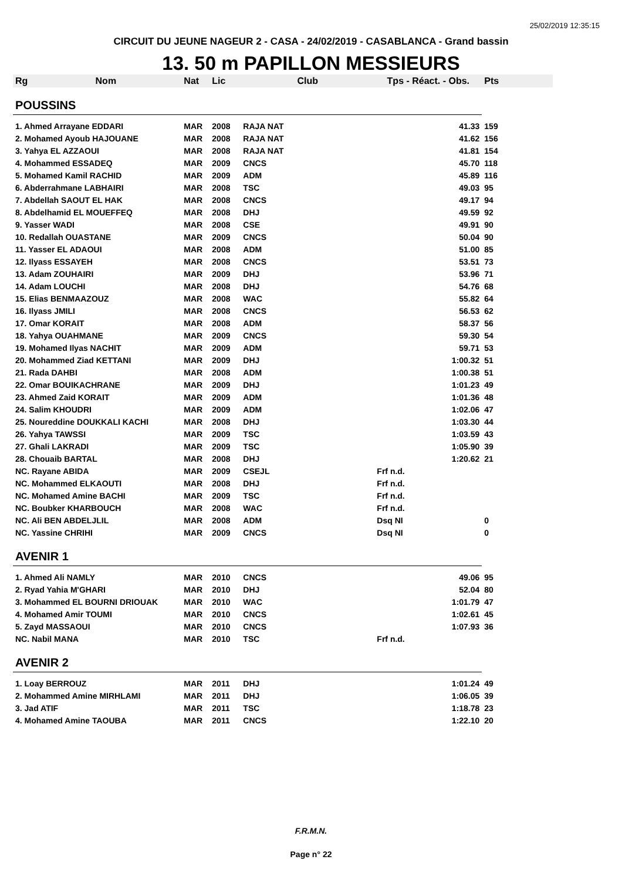25/02/2019 12:35:15
CIRCUIT DU JEUNE NAGEUR 2 - CASA - 24/02/2019 - CASABLANCA - Grand bassin
13. 50 m PAPILLON MESSIEURS
| Rg | Nom | Nat | Lic | Club | Tps - Réact. - Obs. | Pts |
| --- | --- | --- | --- | --- | --- | --- |
| POUSSINS | | | | | | |
| 1. Ahmed Arrayane EDDARI | | MAR | 2008 | RAJA NAT | 41.33 | 159 |
| 2. Mohamed Ayoub HAJOUANE | | MAR | 2008 | RAJA NAT | 41.62 | 156 |
| 3. Yahya EL AZZAOUI | | MAR | 2008 | RAJA NAT | 41.81 | 154 |
| 4. Mohammed ESSADEQ | | MAR | 2009 | CNCS | 45.70 | 118 |
| 5. Mohamed Kamil RACHID | | MAR | 2009 | ADM | 45.89 | 116 |
| 6. Abderrahmane LABHAIRI | | MAR | 2008 | TSC | 49.03 | 95 |
| 7. Abdellah SAOUT EL HAK | | MAR | 2008 | CNCS | 49.17 | 94 |
| 8. Abdelhamid EL MOUEFFEQ | | MAR | 2008 | DHJ | 49.59 | 92 |
| 9. Yasser WADI | | MAR | 2008 | CSE | 49.91 | 90 |
| 10. Redallah OUASTANE | | MAR | 2009 | CNCS | 50.04 | 90 |
| 11. Yasser EL ADAOUI | | MAR | 2008 | ADM | 51.00 | 85 |
| 12. Ilyass ESSAYEH | | MAR | 2008 | CNCS | 53.51 | 73 |
| 13. Adam ZOUHAIRI | | MAR | 2009 | DHJ | 53.96 | 71 |
| 14. Adam LOUCHI | | MAR | 2008 | DHJ | 54.76 | 68 |
| 15. Elias BENMAAZOUZ | | MAR | 2008 | WAC | 55.82 | 64 |
| 16. Ilyass JMILI | | MAR | 2008 | CNCS | 56.53 | 62 |
| 17. Omar KORAIT | | MAR | 2008 | ADM | 58.37 | 56 |
| 18. Yahya OUAHMANE | | MAR | 2009 | CNCS | 59.30 | 54 |
| 19. Mohamed Ilyas NACHIT | | MAR | 2009 | ADM | 59.71 | 53 |
| 20. Mohammed Ziad KETTANI | | MAR | 2009 | DHJ | 1:00.32 | 51 |
| 21. Rada DAHBI | | MAR | 2008 | ADM | 1:00.38 | 51 |
| 22. Omar BOUIKACHRANE | | MAR | 2009 | DHJ | 1:01.23 | 49 |
| 23. Ahmed Zaid KORAIT | | MAR | 2009 | ADM | 1:01.36 | 48 |
| 24. Salim KHOUDRI | | MAR | 2009 | ADM | 1:02.06 | 47 |
| 25. Noureddine DOUKKALI KACHI | | MAR | 2008 | DHJ | 1:03.30 | 44 |
| 26. Yahya TAWSSI | | MAR | 2009 | TSC | 1:03.59 | 43 |
| 27. Ghali LAKRADI | | MAR | 2009 | TSC | 1:05.90 | 39 |
| 28. Chouaib BARTAL | | MAR | 2008 | DHJ | 1:20.62 | 21 |
| NC. Rayane ABIDA | | MAR | 2009 | CSEJL | Frf n.d. | |
| NC. Mohammed ELKAOUTI | | MAR | 2008 | DHJ | Frf n.d. | |
| NC. Mohamed Amine BACHI | | MAR | 2009 | TSC | Frf n.d. | |
| NC. Boubker KHARBOUCH | | MAR | 2008 | WAC | Frf n.d. | |
| NC. Ali BEN ABDELJLIL | | MAR | 2008 | ADM | Dsq NI | 0 |
| NC. Yassine CHRIHI | | MAR | 2009 | CNCS | Dsq NI | 0 |
| AVENIR 1 | | | | | | |
| 1. Ahmed Ali NAMLY | | MAR | 2010 | CNCS | 49.06 | 95 |
| 2. Ryad Yahia M'GHARI | | MAR | 2010 | DHJ | 52.04 | 80 |
| 3. Mohammed EL BOURNI DRIOUAK | | MAR | 2010 | WAC | 1:01.79 | 47 |
| 4. Mohamed Amir TOUMI | | MAR | 2010 | CNCS | 1:02.61 | 45 |
| 5. Zayd MASSAOUI | | MAR | 2010 | CNCS | 1:07.93 | 36 |
| NC. Nabil MANA | | MAR | 2010 | TSC | Frf n.d. | |
| AVENIR 2 | | | | | | |
| 1. Loay BERROUZ | | MAR | 2011 | DHJ | 1:01.24 | 49 |
| 2. Mohammed Amine MIRHLAMI | | MAR | 2011 | DHJ | 1:06.05 | 39 |
| 3. Jad ATIF | | MAR | 2011 | TSC | 1:18.78 | 23 |
| 4. Mohamed Amine TAOUBA | | MAR | 2011 | CNCS | 1:22.10 | 20 |
F.R.M.N.
Page n° 22